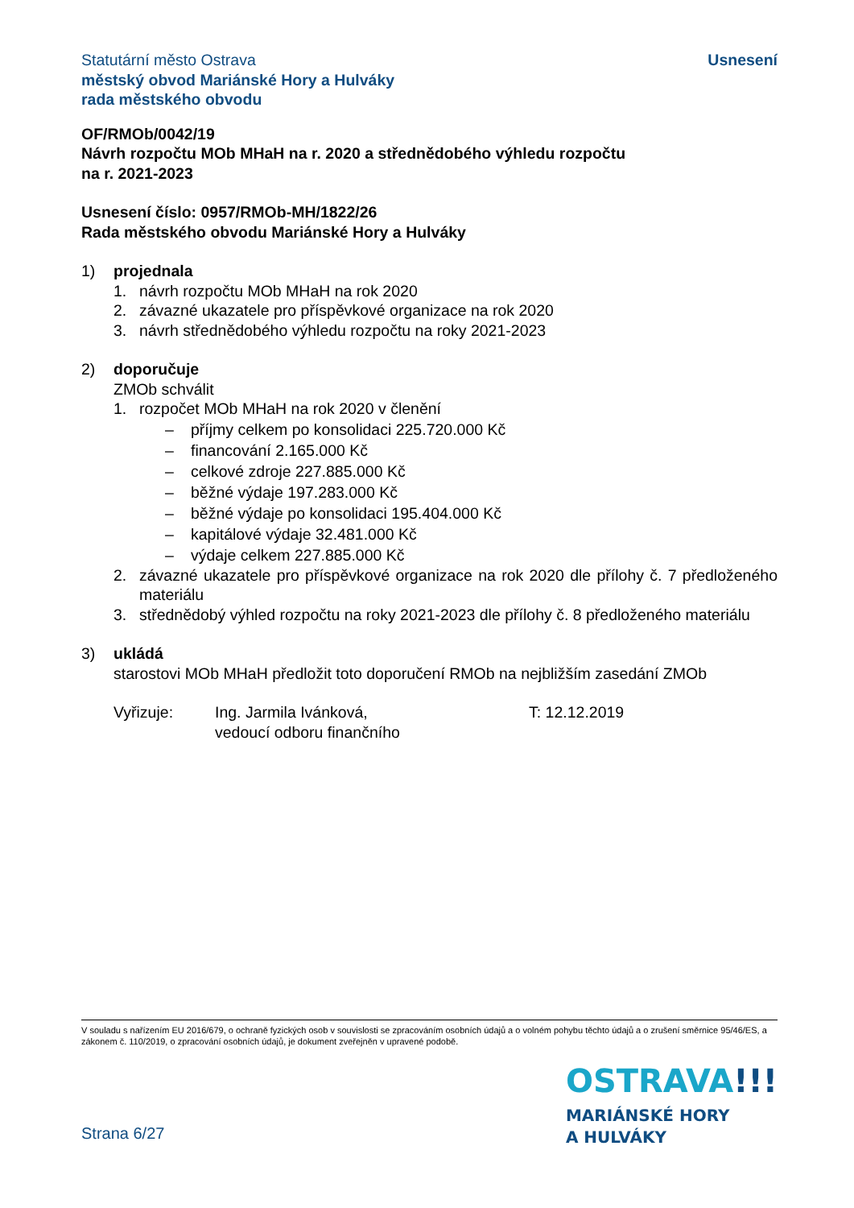Statutární město Ostrava
městský obvod Mariánské Hory a Hulváky
rada městského obvodu
Usnesení
OF/RMOb/0042/19
Návrh rozpočtu MOb MHaH na r. 2020 a střednědobého výhledu rozpočtu
na r. 2021-2023
Usnesení číslo: 0957/RMOb-MH/1822/26
Rada městského obvodu Mariánské Hory a Hulváky
1) projednala
1. návrh rozpočtu MOb MHaH na rok 2020
2. závazné ukazatele pro příspěvkové organizace na rok 2020
3. návrh střednědobého výhledu rozpočtu na roky 2021-2023
2) doporučuje
ZMOb schválit
1. rozpočet MOb MHaH na rok 2020 v členění
– příjmy celkem po konsolidaci 225.720.000 Kč
– financování 2.165.000 Kč
– celkové zdroje 227.885.000 Kč
– běžné výdaje 197.283.000 Kč
– běžné výdaje po konsolidaci 195.404.000 Kč
– kapitálové výdaje 32.481.000 Kč
– výdaje celkem 227.885.000 Kč
2. závazné ukazatele pro příspěvkové organizace na rok 2020 dle přílohy č. 7 předloženého materiálu
3. střednědobý výhled rozpočtu na roky 2021-2023 dle přílohy č. 8 předloženého materiálu
3) ukládá
starostovi MOb MHaH předložit toto doporučení RMOb na nejbližším zasedání ZMOb
Vyřizuje: Ing. Jarmila Ivánková,
vedoucí odboru finančního T: 12.12.2019
V souladu s nařízením EU 2016/679, o ochraně fyzických osob v souvislosti se zpracováním osobních údajů a o volném pohybu těchto údajů a o zrušení směrnice 95/46/ES, a zákonem č. 110/2019, o zpracování osobních údajů, je dokument zveřejněn v upravené podobě.
OSTRAVA!!!
MARIÁNSKÉ HORY
A HULVÁKY
Strana 6/27